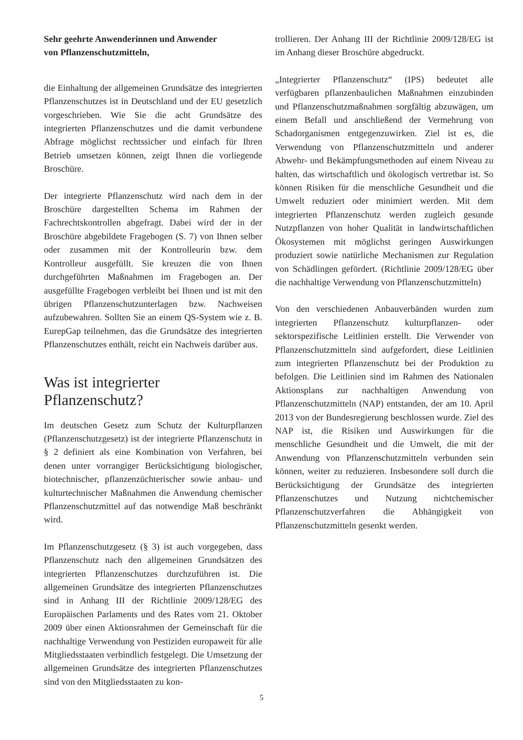Sehr geehrte Anwenderinnen und Anwender
von Pflanzenschutzmitteln,
die Einhaltung der allgemeinen Grundsätze des integrierten Pflanzenschutzes ist in Deutschland und der EU gesetzlich vorgeschrieben. Wie Sie die acht Grundsätze des integrierten Pflanzenschutzes und die damit verbundene Abfrage möglichst rechtssicher und einfach für Ihren Betrieb umsetzen können, zeigt Ihnen die vorliegende Broschüre.
Der integrierte Pflanzenschutz wird nach dem in der Broschüre dargestellten Schema im Rahmen der Fachrechtskontrollen abgefragt. Dabei wird der in der Broschüre abgebildete Fragebogen (S. 7) von Ihnen selber oder zusammen mit der Kontrolleurin bzw. dem Kontrolleur ausgefüllt. Sie kreuzen die von Ihnen durchgeführten Maßnahmen im Fragebogen an. Der ausgefüllte Fragebogen verbleibt bei Ihnen und ist mit den übrigen Pflanzenschutzunterlagen bzw. Nachweisen aufzubewahren. Sollten Sie an einem QS-System wie z. B. EurepGap teilnehmen, das die Grundsätze des integrierten Pflanzenschutzes enthält, reicht ein Nachweis darüber aus.
Was ist integrierter Pflanzenschutz?
Im deutschen Gesetz zum Schutz der Kulturpflanzen (Pflanzenschutzgesetz) ist der integrierte Pflanzenschutz in § 2 definiert als eine Kombination von Verfahren, bei denen unter vorrangiger Berücksichtigung biologischer, biotechnischer, pflanzenzüchterischer sowie anbau- und kulturtechnischer Maßnahmen die Anwendung chemischer Pflanzenschutzmittel auf das notwendige Maß beschränkt wird.
Im Pflanzenschutzgesetz (§ 3) ist auch vorgegeben, dass Pflanzenschutz nach den allgemeinen Grundsätzen des integrierten Pflanzenschutzes durchzuführen ist. Die allgemeinen Grundsätze des integrierten Pflanzenschutzes sind in Anhang III der Richtlinie 2009/128/EG des Europäischen Parlaments und des Rates vom 21. Oktober 2009 über einen Aktionsrahmen der Gemeinschaft für die nachhaltige Verwendung von Pestiziden europaweit für alle Mitgliedsstaaten verbindlich festgelegt. Die Umsetzung der allgemeinen Grundsätze des integrierten Pflanzenschutzes sind von den Mitgliedsstaaten zu kon-
trollieren. Der Anhang III der Richtlinie 2009/128/EG ist im Anhang dieser Broschüre abgedruckt.
„Integrierter Pflanzenschutz“ (IPS) bedeutet alle verfügbaren pflanzenbaulichen Maßnahmen einzubinden und Pflanzenschutzmaßnahmen sorgfältig abzuwägen, um einem Befall und anschließend der Vermehrung von Schadorganismen entgegenzuwirken. Ziel ist es, die Verwendung von Pflanzenschutzmitteln und anderer Abwehr- und Bekämpfungsmethoden auf einem Niveau zu halten, das wirtschaftlich und ökologisch vertretbar ist. So können Risiken für die menschliche Gesundheit und die Umwelt reduziert oder minimiert werden. Mit dem integrierten Pflanzenschutz werden zugleich gesunde Nutzpflanzen von hoher Qualität in landwirtschaftlichen Ökosystemen mit möglichst geringen Auswirkungen produziert sowie natürliche Mechanismen zur Regulation von Schädlingen gefördert. (Richtlinie 2009/128/EG über die nachhaltige Verwendung von Pflanzenschutzmitteln)
Von den verschiedenen Anbauverbänden wurden zum integrierten Pflanzenschutz kulturpflanzen- oder sektorspezifische Leitlinien erstellt. Die Verwender von Pflanzenschutzmitteln sind aufgefordert, diese Leitlinien zum integrierten Pflanzenschutz bei der Produktion zu befolgen. Die Leitlinien sind im Rahmen des Nationalen Aktionsplans zur nachhaltigen Anwendung von Pflanzenschutzmitteln (NAP) entstanden, der am 10. April 2013 von der Bundesregierung beschlossen wurde. Ziel des NAP ist, die Risiken und Auswirkungen für die menschliche Gesundheit und die Umwelt, die mit der Anwendung von Pflanzenschutzmitteln verbunden sein können, weiter zu reduzieren. Insbesondere soll durch die Berücksichtigung der Grundsätze des integrierten Pflanzenschutzes und Nutzung nichtchemischer Pflanzenschutzverfahren die Abhängigkeit von Pflanzenschutzmitteln gesenkt werden.
5